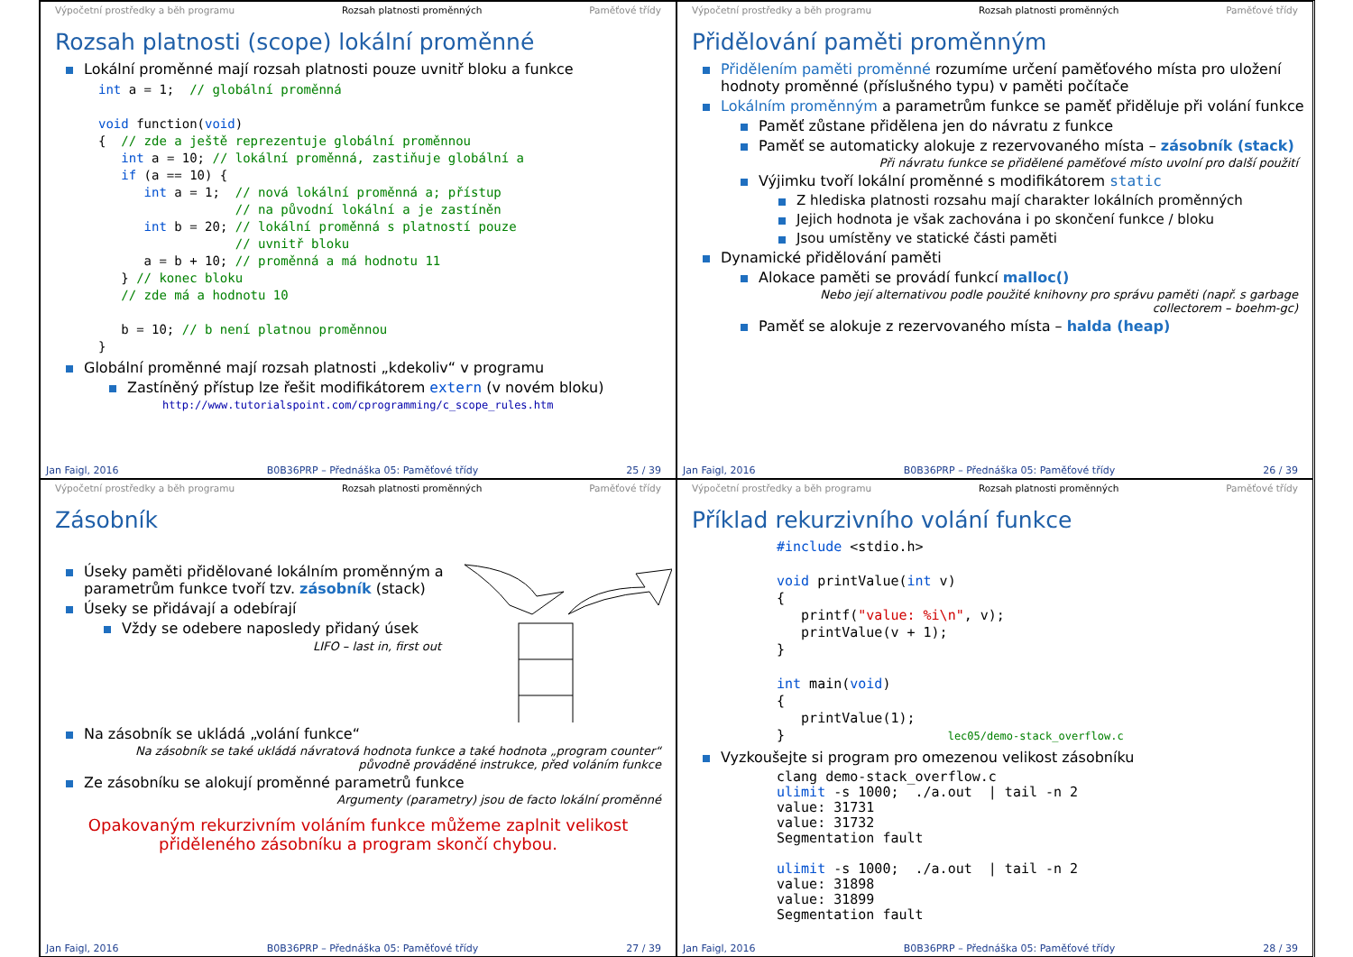Výpočetní prostředky a běh programu Rozsah platnosti proměnných Paměťové třídy
Rozsah platnosti (scope) lokální proměnné
Lokální proměnné mají rozsah platnosti pouze uvnitř bloku a funkce
int a = 1;  // globální proměnná

void function(void)
{  // zde a ještě reprezentuje globální proměnnou
   int a = 10; // lokální proměnná, zastiňuje globální a
   if (a == 10) {
      int a = 1;  // nová lokální proměnná a; přístup
                  // na původní lokální a je zastíněn
      int b = 20; // lokální proměnná s platností pouze
                  // uvnitř bloku
      a = b + 10; // proměnná a má hodnotu 11
   } // konec bloku
   // zde má a hodnotu 10

   b = 10; // b není platnou proměnnou
}
Globální proměnné mají rozsah platnosti „kdekoliv“ v programu
Zastíněný přístup lze řešit modifikátorem extern (v novém bloku)
http://www.tutorialspoint.com/cprogramming/c_scope_rules.htm
Jan Faigl, 2016 B0B36PRP – Přednáška 05: Paměťové třídy 25 / 39
Výpočetní prostředky a běh programu Rozsah platnosti proměnných Paměťové třídy
Přidělování paměti proměnným
Přidělením paměti proměnné rozumíme určení paměťového místa pro uložení hodnoty proměnné (příslušného typu) v paměti počítače
Lokálním proměnným a parametrům funkce se paměť přiděluje při volání funkce
Paměť zůstane přidělena jen do návratu z funkce
Paměť se automaticky alokuje z rezervovaného místa – zásobník (stack)
Při návratu funkce se přidělené paměťové místo uvolní pro další použití
Výjimku tvoří lokální proměnné s modifikátorem static
Z hlediska platnosti rozsahu mají charakter lokálních proměnných
Jejich hodnota je však zachována i po skončení funkce / bloku
Jsou umístěny ve statické části paměti
Dynamické přidělování paměti
Alokace paměti se provádí funkcí malloc()
Nebo její alternativou podle použité knihovny pro správu paměti (např. s garbage collectorem – boehm-gc)
Paměť se alokuje z rezervovaného místa – halda (heap)
Jan Faigl, 2016 B0B36PRP – Přednáška 05: Paměťové třídy 26 / 39
Výpočetní prostředky a běh programu Rozsah platnosti proměnných Paměťové třídy
Zásobník
Úseky paměti přidělované lokálním proměnným a parametrům funkce tvoří tzv. zásobník (stack)
Úseky se přidávají a odebírají
Vždy se odebere naposledy přidaný úsek
LIFO – last in, first out
Na zásobník se ukládá „volání funkce“
Na zásobník se také ukládá návratová hodnota funkce a také hodnota „program counter“ původně prováděné instrukce, před voláním funkce
Ze zásobníku se alokují proměnné parametrů funkce
Argumenty (parametry) jsou de facto lokální proměnné
Opakovaným rekurzivním voláním funkce můžeme zaplnit velikost přiděleného zásobníku a program skončí chybou.
Jan Faigl, 2016 B0B36PRP – Přednáška 05: Paměťové třídy 27 / 39
Výpočetní prostředky a běh programu Rozsah platnosti proměnných Paměťové třídy
Příklad rekurzivního volání funkce
#include <stdio.h>

void printValue(int v)
{
   printf("value: %i\n", v);
   printValue(v + 1);
}

int main(void)
{
   printValue(1);
}                    lec05/demo-stack_overflow.c
Vyzkoušejte si program pro omezenou velikost zásobníku
clang demo-stack_overflow.c
ulimit -s 1000;  ./a.out  | tail -n 2
value: 31731
value: 31732
Segmentation fault

ulimit -s 1000;  ./a.out  | tail -n 2
value: 31898
value: 31899
Segmentation fault
Jan Faigl, 2016 B0B36PRP – Přednáška 05: Paměťové třídy 28 / 39